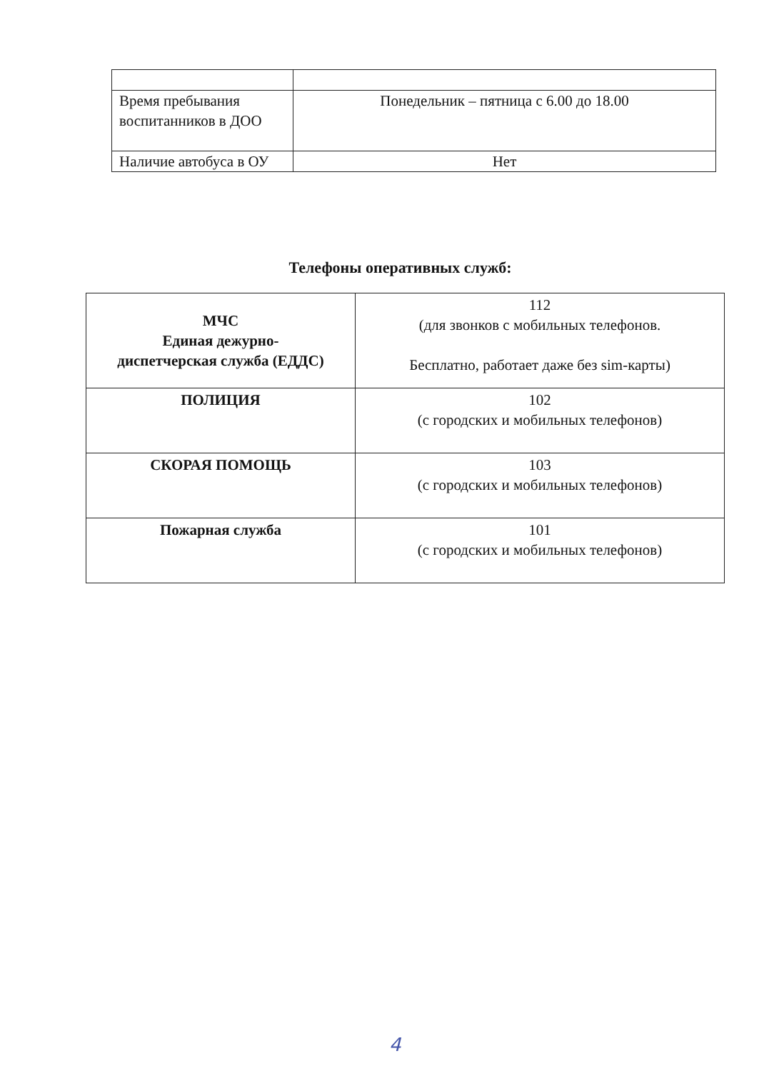| Время пребывания воспитанников в ДОО | Понедельник – пятница с 6.00 до 18.00 |
| Наличие автобуса в ОУ | Нет |
Телефоны оперативных служб:
| МЧС Единая дежурно- диспетчерская служба (ЕДДС) | 112 (для звонков с мобильных телефонов. Бесплатно, работает даже без sim-карты) |
| ПОЛИЦИЯ | 102 (с городских и мобильных телефонов) |
| СКОРАЯ ПОМОЩЬ | 103 (с городских и мобильных телефонов) |
| Пожарная служба | 101 (с городских и мобильных телефонов) |
4